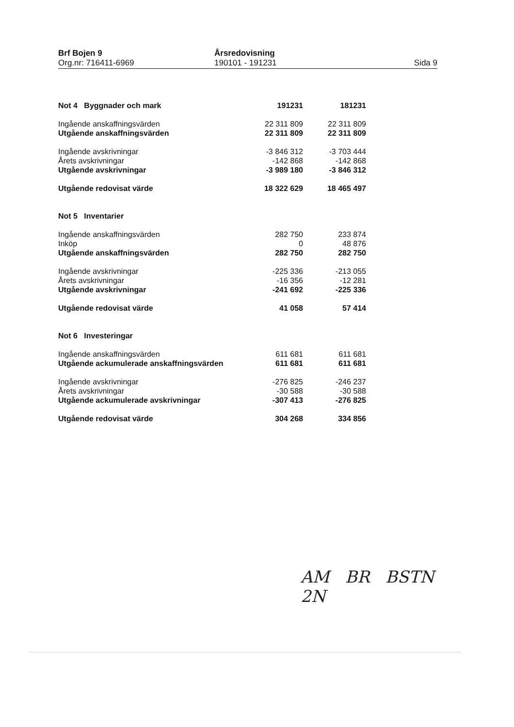Brf Bojen 9
Org.nr: 716411-6969
Årsredovisning
190101 - 191231
Sida 9
| Not 4 Byggnader och mark | 191231 | 181231 |
| Ingående anskaffningsvärden | 22 311 809 | 22 311 809 |
| Utgående anskaffningsvärden | 22 311 809 | 22 311 809 |
| Ingående avskrivningar | -3 846 312 | -3 703 444 |
| Årets avskrivningar | -142 868 | -142 868 |
| Utgående avskrivningar | -3 989 180 | -3 846 312 |
| Utgående redovisat värde | 18 322 629 | 18 465 497 |
| Not 5 Inventarier | | |
| Ingående anskaffningsvärden | 282 750 | 233 874 |
| Inköp | 0 | 48 876 |
| Utgående anskaffningsvärden | 282 750 | 282 750 |
| Ingående avskrivningar | -225 336 | -213 055 |
| Årets avskrivningar | -16 356 | -12 281 |
| Utgående avskrivningar | -241 692 | -225 336 |
| Utgående redovisat värde | 41 058 | 57 414 |
| Not 6 Investeringar | | |
| Ingående anskaffningsvärden | 611 681 | 611 681 |
| Utgående ackumulerade anskaffningsvärden | 611 681 | 611 681 |
| Ingående avskrivningar | -276 825 | -246 237 |
| Årets avskrivningar | -30 588 | -30 588 |
| Utgående ackumulerade avskrivningar | -307 413 | -276 825 |
| Utgående redovisat värde | 304 268 | 334 856 |
AM BR BSTN
2N